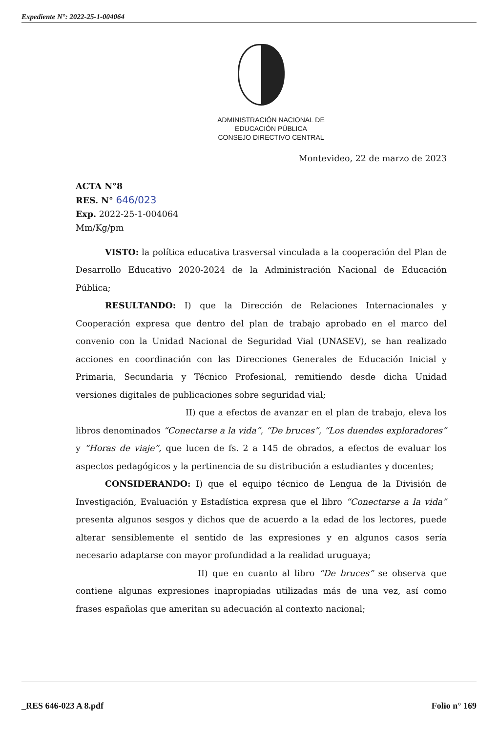Expediente N°: 2022-25-1-004064
ADMINISTRACIÓN NACIONAL DE
EDUCACIÓN PÚBLICA
CONSEJO DIRECTIVO CENTRAL
Montevideo, 22 de marzo de 2023
ACTA N°8
RES. N° 646/023
Exp. 2022-25-1-004064
Mm/Kg/pm
VISTO: la política educativa trasversal vinculada a la cooperación del Plan de Desarrollo Educativo 2020-2024 de la Administración Nacional de Educación Pública;
RESULTANDO: I) que la Dirección de Relaciones Internacionales y Cooperación expresa que dentro del plan de trabajo aprobado en el marco del convenio con la Unidad Nacional de Seguridad Vial (UNASEV), se han realizado acciones en coordinación con las Direcciones Generales de Educación Inicial y Primaria, Secundaria y Técnico Profesional, remitiendo desde dicha Unidad versiones digitales de publicaciones sobre seguridad vial;
II) que a efectos de avanzar en el plan de trabajo, eleva los libros denominados “Conectarse a la vida”, “De bruces”, “Los duendes exploradores” y “Horas de viaje”, que lucen de fs. 2 a 145 de obrados, a efectos de evaluar los aspectos pedagógicos y la pertinencia de su distribución a estudiantes y docentes;
CONSIDERANDO: I) que el equipo técnico de Lengua de la División de Investigación, Evaluación y Estadística expresa que el libro “Conectarse a la vida” presenta algunos sesgos y dichos que de acuerdo a la edad de los lectores, puede alterar sensiblemente el sentido de las expresiones y en algunos casos sería necesario adaptarse con mayor profundidad a la realidad uruguaya;
II) que en cuanto al libro “De bruces” se observa que contiene algunas expresiones inapropiadas utilizadas más de una vez, así como frases españolas que ameritan su adecuación al contexto nacional;
_RES 646-023 A 8.pdf Folio n° 169